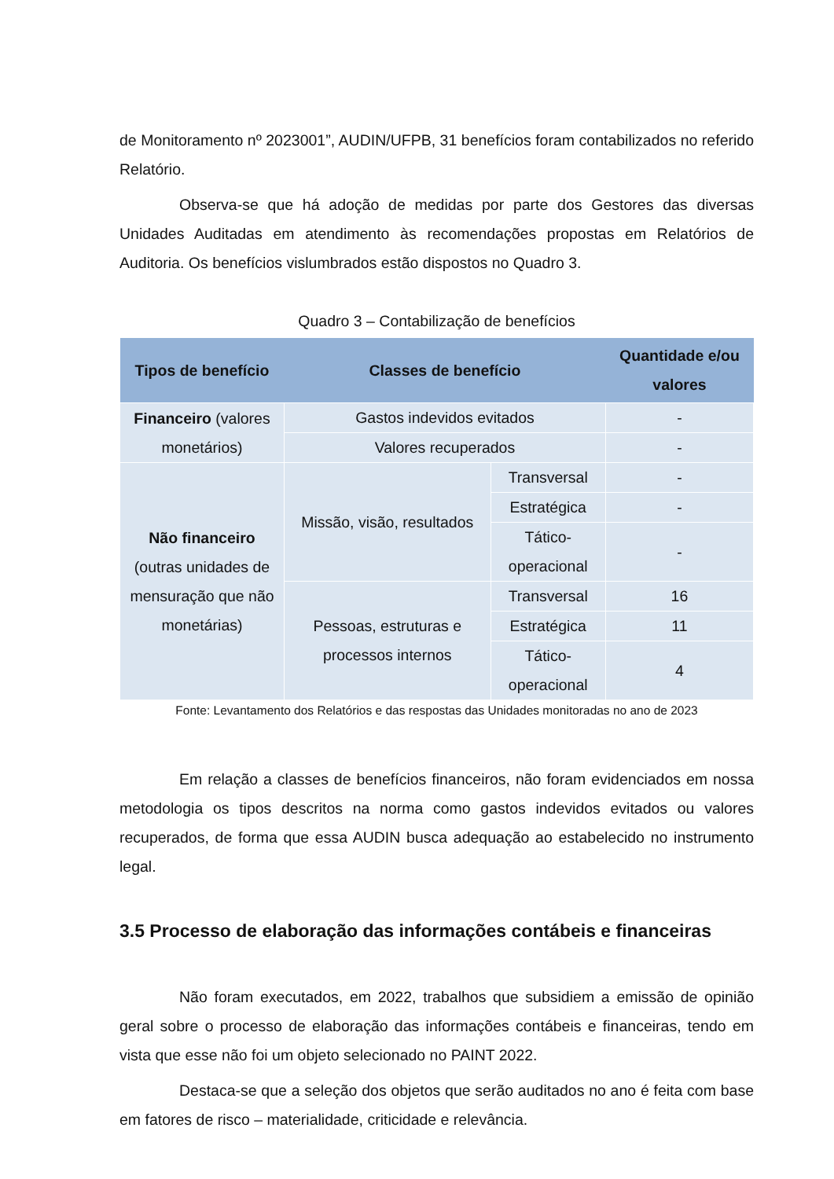de Monitoramento nº 2023001”, AUDIN/UFPB, 31 benefícios foram contabilizados no referido Relatório.
Observa-se que há adoção de medidas por parte dos Gestores das diversas Unidades Auditadas em atendimento às recomendações propostas em Relatórios de Auditoria. Os benefícios vislumbrados estão dispostos no Quadro 3.
Quadro 3 – Contabilização de benefícios
| Tipos de benefício | Classes de benefício | | Quantidade e/ou valores |
| --- | --- | --- | --- |
| Financeiro (valores monetários) | Gastos indevidos evitados | | - |
| | Valores recuperados | | - |
| Não financeiro (outras unidades de mensuração que não monetárias) | Missão, visão, resultados | Transversal | - |
| | | Estratégica | - |
| | | Tático-operacional | - |
| | Pessoas, estruturas e processos internos | Transversal | 16 |
| | | Estratégica | 11 |
| | | Tático-operacional | 4 |
Fonte: Levantamento dos Relatórios e das respostas das Unidades monitoradas no ano de 2023
Em relação a classes de benefícios financeiros, não foram evidenciados em nossa metodologia os tipos descritos na norma como gastos indevidos evitados ou valores recuperados, de forma que essa AUDIN busca adequação ao estabelecido no instrumento legal.
3.5 Processo de elaboração das informações contábeis e financeiras
Não foram executados, em 2022, trabalhos que subsidiem a emissão de opinião geral sobre o processo de elaboração das informações contábeis e financeiras, tendo em vista que esse não foi um objeto selecionado no PAINT 2022.
Destaca-se que a seleção dos objetos que serão auditados no ano é feita com base em fatores de risco – materialidade, criticidade e relevância.